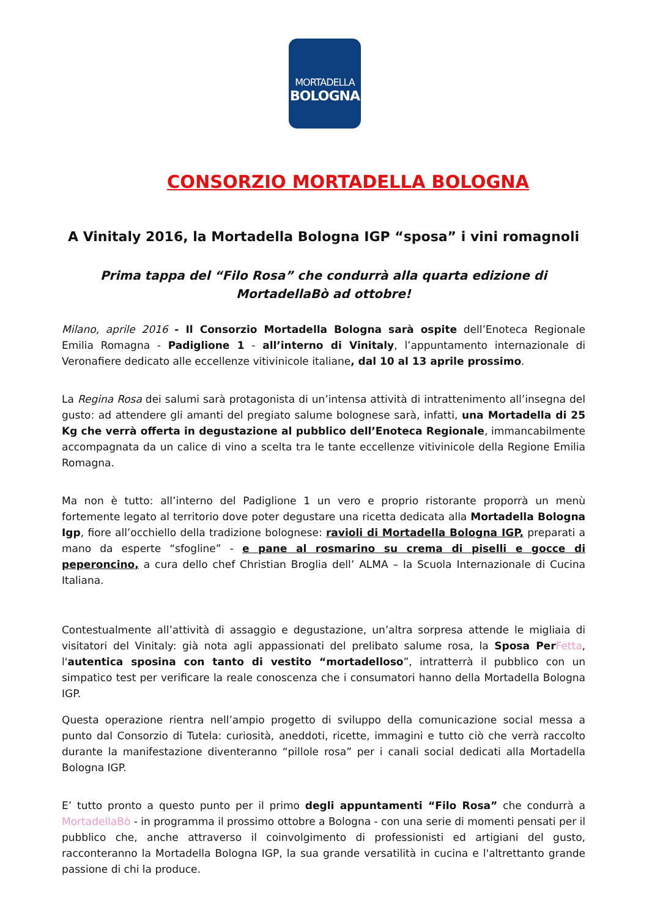MORTADELLA
BOLOGNA
CONSORZIO MORTADELLA BOLOGNA
A Vinitaly 2016, la Mortadella Bologna IGP “sposa” i vini romagnoli
Prima tappa del “Filo Rosa” che condurrà alla quarta edizione di MortadellaBò ad ottobre!
Milano, aprile 2016 - Il Consorzio Mortadella Bologna sarà ospite dell’Enoteca Regionale Emilia Romagna - Padiglione 1 - all’interno di Vinitaly, l’appuntamento internazionale di Veronafiere dedicato alle eccellenze vitivinicole italiane, dal 10 al 13 aprile prossimo.
La Regina Rosa dei salumi sarà protagonista di un’intensa attività di intrattenimento all’insegna del gusto: ad attendere gli amanti del pregiato salume bolognese sarà, infatti, una Mortadella di 25 Kg che verrà offerta in degustazione al pubblico dell’Enoteca Regionale, immancabilmente accompagnata da un calice di vino a scelta tra le tante eccellenze vitivinicole della Regione Emilia Romagna.
Ma non è tutto: all’interno del Padiglione 1 un vero e proprio ristorante proporrà un menù fortemente legato al territorio dove poter degustare una ricetta dedicata alla Mortadella Bologna Igp, fiore all’occhiello della tradizione bolognese: ravioli di Mortadella Bologna IGP, preparati a mano da esperte “sfogline” - e pane al rosmarino su crema di piselli e gocce di peperoncino, a cura dello chef Christian Broglia dell’ ALMA – la Scuola Internazionale di Cucina Italiana.
Contestualmente all’attività di assaggio e degustazione, un’altra sorpresa attende le migliaia di visitatori del Vinitaly: già nota agli appassionati del prelibato salume rosa, la Sposa Per Fetta, l'autentica sposina con tanto di vestito “mortadelloso”, intratterrà il pubblico con un simpatico test per verificare la reale conoscenza che i consumatori hanno della Mortadella Bologna IGP.
Questa operazione rientra nell’ampio progetto di sviluppo della comunicazione social messa a punto dal Consorzio di Tutela: curiosità, aneddoti, ricette, immagini e tutto ciò che verrà raccolto durante la manifestazione diventeranno “pillole rosa” per i canali social dedicati alla Mortadella Bologna IGP.
E’ tutto pronto a questo punto per il primo degli appuntamenti “Filo Rosa” che condurrà a MortadellaBò - in programma il prossimo ottobre a Bologna - con una serie di momenti pensati per il pubblico che, anche attraverso il coinvolgimento di professionisti ed artigiani del gusto, racconteranno la Mortadella Bologna IGP, la sua grande versatilità in cucina e l'altrettanto grande passione di chi la produce.